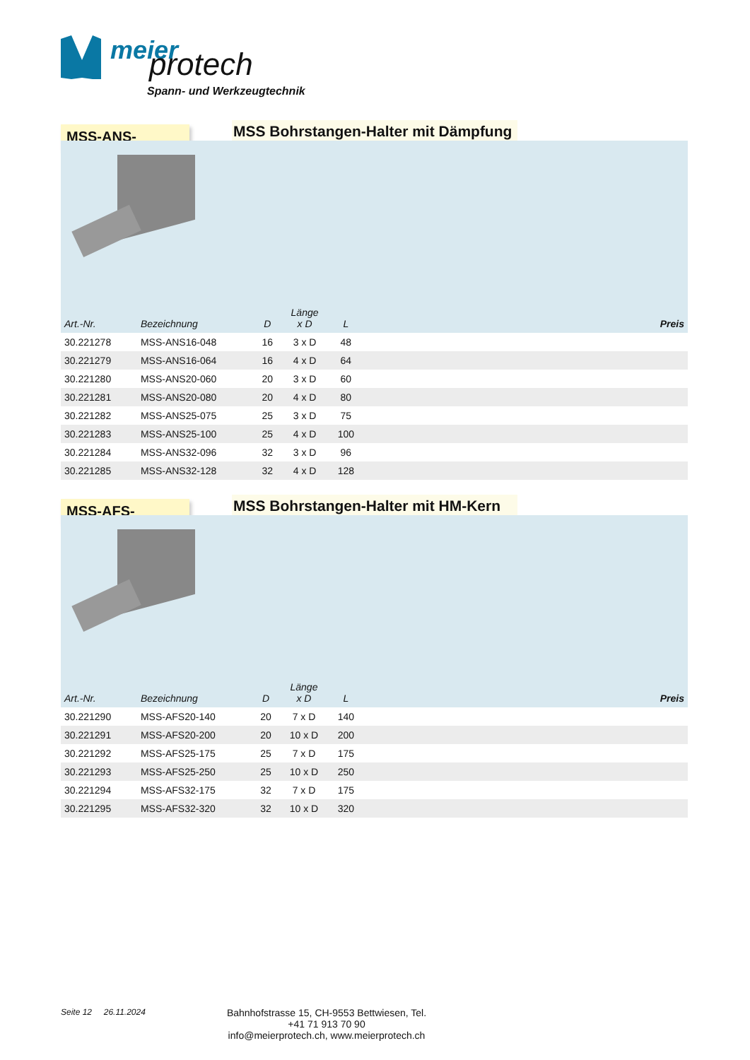meier protech
Spann- und Werkzeugtechnik
MSS-ANS-
MSS Bohrstangen-Halter mit Dämpfung
| Art.-Nr. | Bezeichnung | D | Länge x D | L | Preis |
| --- | --- | --- | --- | --- | --- |
| 30.221278 | MSS-ANS16-048 | 16 | 3 x D | 48 | |
| 30.221279 | MSS-ANS16-064 | 16 | 4 x D | 64 | |
| 30.221280 | MSS-ANS20-060 | 20 | 3 x D | 60 | |
| 30.221281 | MSS-ANS20-080 | 20 | 4 x D | 80 | |
| 30.221282 | MSS-ANS25-075 | 25 | 3 x D | 75 | |
| 30.221283 | MSS-ANS25-100 | 25 | 4 x D | 100 | |
| 30.221284 | MSS-ANS32-096 | 32 | 3 x D | 96 | |
| 30.221285 | MSS-ANS32-128 | 32 | 4 x D | 128 | |
MSS-AFS-
MSS Bohrstangen-Halter mit HM-Kern
| Art.-Nr. | Bezeichnung | D | Länge x D | L | Preis |
| --- | --- | --- | --- | --- | --- |
| 30.221290 | MSS-AFS20-140 | 20 | 7 x D | 140 | |
| 30.221291 | MSS-AFS20-200 | 20 | 10 x D | 200 | |
| 30.221292 | MSS-AFS25-175 | 25 | 7 x D | 175 | |
| 30.221293 | MSS-AFS25-250 | 25 | 10 x D | 250 | |
| 30.221294 | MSS-AFS32-175 | 32 | 7 x D | 175 | |
| 30.221295 | MSS-AFS32-320 | 32 | 10 x D | 320 | |
Seite 12 26.11.2024
Bahnhofstrasse 15, CH-9553 Bettwiesen, Tel. +41 71 913 70 90
info@meierprotech.ch, www.meierprotech.ch